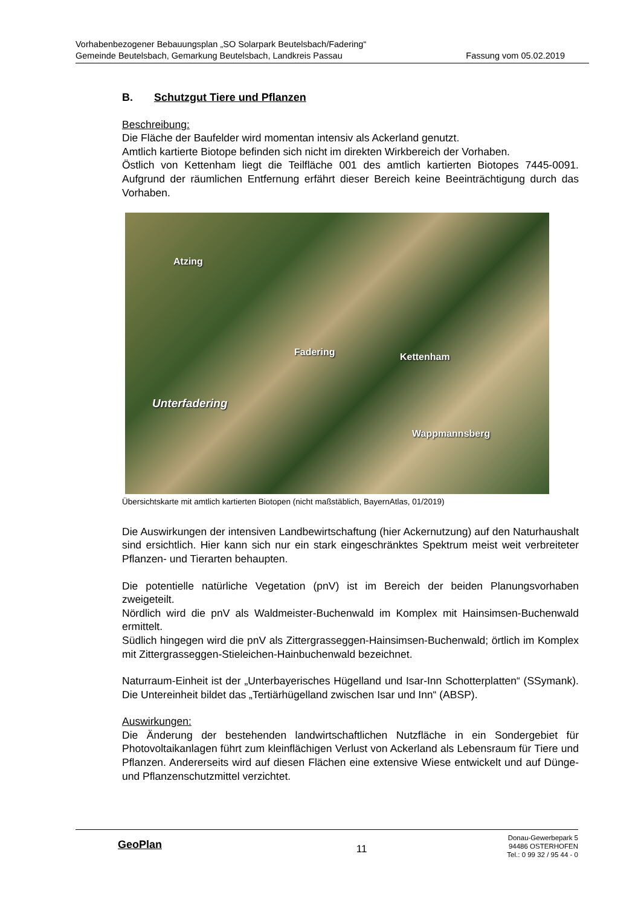Vorhabenbezogener Bebauungsplan „SO Solarpark Beutelsbach/Fadering“
Gemeinde Beutelsbach, Gemarkung Beutelsbach, Landkreis Passau Fassung vom 05.02.2019
B. Schutzgut Tiere und Pflanzen
Beschreibung:
Die Fläche der Baufelder wird momentan intensiv als Ackerland genutzt.
Amtlich kartierte Biotope befinden sich nicht im direkten Wirkbereich der Vorhaben.
Östlich von Kettenham liegt die Teilfläche 001 des amtlich kartierten Biotopes 7445-0091. Aufgrund der räumlichen Entfernung erfährt dieser Bereich keine Beeinträchtigung durch das Vorhaben.
Atzing
Fadering Kettenham
Unterfadering
Wappmannsberg
Übersichtskarte mit amtlich kartierten Biotopen (nicht maßstäblich, BayernAtlas, 01/2019)
Die Auswirkungen der intensiven Landbewirtschaftung (hier Ackernutzung) auf den Naturhaushalt sind ersichtlich. Hier kann sich nur ein stark eingeschränktes Spektrum meist weit verbreiteter Pflanzen- und Tierarten behaupten.
Die potentielle natürliche Vegetation (pnV) ist im Bereich der beiden Planungsvorhaben zweigeteilt.
Nördlich wird die pnV als Waldmeister-Buchenwald im Komplex mit Hainsimsen-Buchenwald ermittelt.
Südlich hingegen wird die pnV als Zittergrasseggen-Hainsimsen-Buchenwald; örtlich im Komplex mit Zittergrasseggen-Stieleichen-Hainbuchenwald bezeichnet.
Naturraum-Einheit ist der „Unterbayerisches Hügelland und Isar-Inn Schotterplatten“ (SSymank). Die Untereinheit bildet das „Tertiärhügelland zwischen Isar und Inn“ (ABSP).
Auswirkungen:
Die Änderung der bestehenden landwirtschaftlichen Nutzfläche in ein Sondergebiet für Photovoltaikanlagen führt zum kleinflächigen Verlust von Ackerland als Lebensraum für Tiere und Pflanzen. Andererseits wird auf diesen Flächen eine extensive Wiese entwickelt und auf Dünge- und Pflanzenschutzmittel verzichtet.
GeoPlan
11
Donau-Gewerbepark 5
94486 OSTERHOFEN
Tel.: 0 99 32 / 95 44 - 0